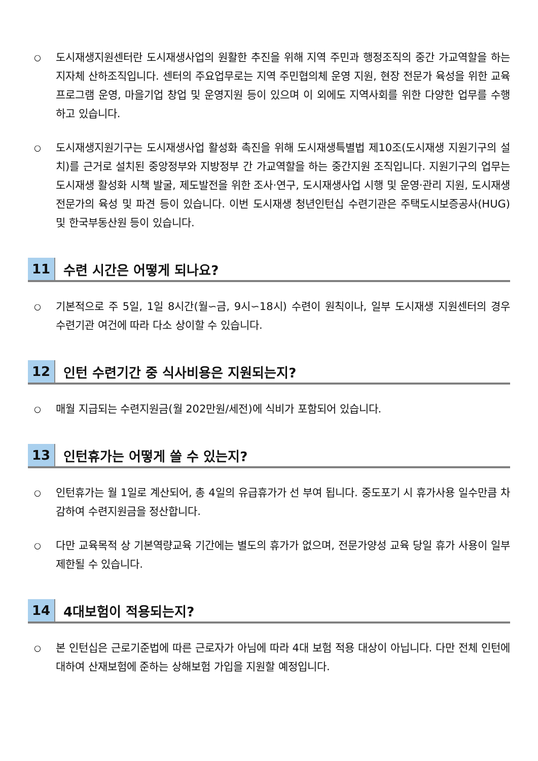○
도시재생지원센터란 도시재생사업의 원활한 추진을 위해 지역 주민과 행정조직의 중간 가교역할을 하는 지자체 산하조직입니다. 센터의 주요업무로는 지역 주민협의체 운영 지원, 현장 전문가 육성을 위한 교육프로그램 운영, 마을기업 창업 및 운영지원 등이 있으며 이 외에도 지역사회를 위한 다양한 업무를 수행하고 있습니다.
○
도시재생지원기구는 도시재생사업 활성화 촉진을 위해 도시재생특별법 제10조(도시재생 지원기구의 설치)를 근거로 설치된 중앙정부와 지방정부 간 가교역할을 하는 중간지원 조직입니다. 지원기구의 업무는 도시재생 활성화 시책 발굴, 제도발전을 위한 조사·연구, 도시재생사업 시행 및 운영·관리 지원, 도시재생전문가의 육성 및 파견 등이 있습니다. 이번 도시재생 청년인턴십 수련기관은 주택도시보증공사(HUG) 및 한국부동산원 등이 있습니다.
11 수련 시간은 어떻게 되나요?
○
기본적으로 주 5일, 1일 8시간(월∽금, 9시∽18시) 수련이 원칙이나, 일부 도시재생 지원센터의 경우 수련기관 여건에 따라 다소 상이할 수 있습니다.
12 인턴 수련기간 중 식사비용은 지원되는지?
○
매월 지급되는 수련지원금(월 202만원/세전)에 식비가 포함되어 있습니다.
13 인턴휴가는 어떻게 쓸 수 있는지?
○
인턴휴가는 월 1일로 계산되어, 총 4일의 유급휴가가 선 부여 됩니다. 중도포기 시 휴가사용 일수만큼 차감하여 수련지원금을 정산합니다.
○
다만 교육목적 상 기본역량교육 기간에는 별도의 휴가가 없으며, 전문가양성 교육 당일 휴가 사용이 일부 제한될 수 있습니다.
14 4대보험이 적용되는지?
○
본 인턴십은 근로기준법에 따른 근로자가 아님에 따라 4대 보험 적용 대상이 아닙니다. 다만 전체 인턴에 대하여 산재보험에 준하는 상해보험 가입을 지원할 예정입니다.